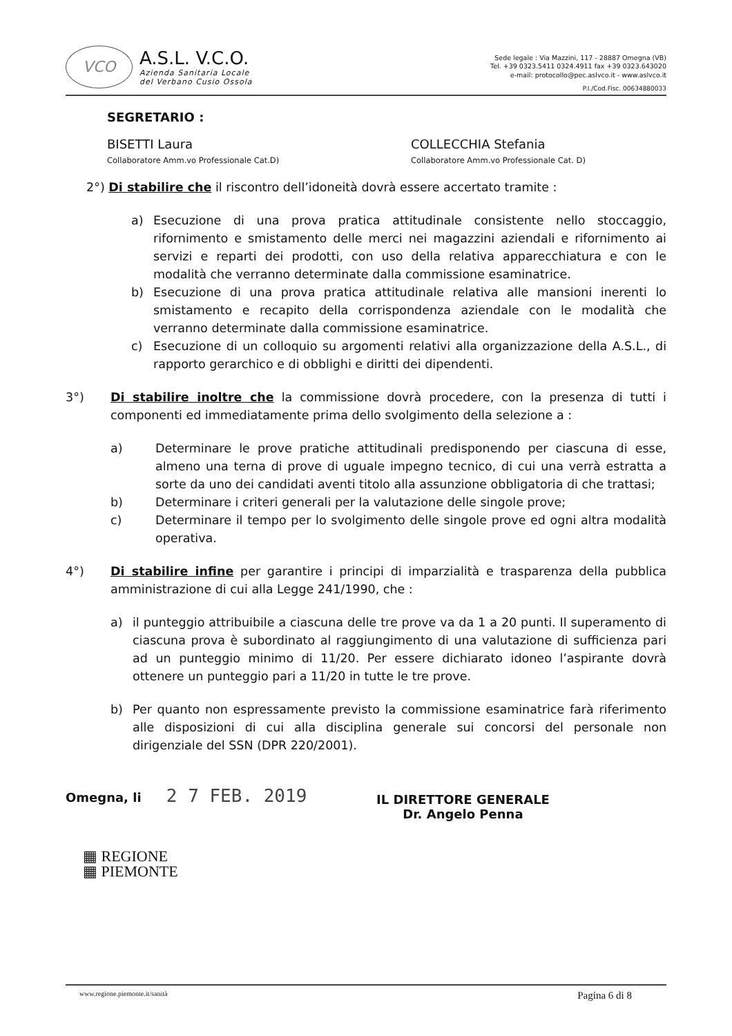VCO
A.S.L. V.C.O.
Azienda Sanitaria Locale
del Verbano Cusio Ossola
Sede legale : Via Mazzini, 117 - 28887 Omegna (VB)
Tel. +39 0323.5411 0324.4911 fax +39 0323.643020
e-mail: protocollo@pec.aslvco.it - www.aslvco.it
P.I./Cod.Fisc. 00634880033
SEGRETARIO :
BISETTI Laura
Collaboratore Amm.vo Professionale Cat.D)
COLLECCHIA Stefania
Collaboratore Amm.vo Professionale Cat. D)
2°) Di stabilire che il riscontro dell’idoneità dovrà essere accertato tramite :
a) Esecuzione di una prova pratica attitudinale consistente nello stoccaggio, rifornimento e smistamento delle merci nei magazzini aziendali e rifornimento ai servizi e reparti dei prodotti, con uso della relativa apparecchiatura e con le modalità che verranno determinate dalla commissione esaminatrice.
b) Esecuzione di una prova pratica attitudinale relativa alle mansioni inerenti lo smistamento e recapito della corrispondenza aziendale con le modalità che verranno determinate dalla commissione esaminatrice.
c) Esecuzione di un colloquio su argomenti relativi alla organizzazione della A.S.L., di rapporto gerarchico e di obblighi e diritti dei dipendenti.
3°) Di stabilire inoltre che la commissione dovrà procedere, con la presenza di tutti i componenti ed immediatamente prima dello svolgimento della selezione a :
a) Determinare le prove pratiche attitudinali predisponendo per ciascuna di esse, almeno una terna di prove di uguale impegno tecnico, di cui una verrà estratta a sorte da uno dei candidati aventi titolo alla assunzione obbligatoria di che trattasi;
b) Determinare i criteri generali per la valutazione delle singole prove;
c) Determinare il tempo per lo svolgimento delle singole prove ed ogni altra modalità operativa.
4°) Di stabilire infine per garantire i principi di imparzialità e trasparenza della pubblica amministrazione di cui alla Legge 241/1990, che :
a) il punteggio attribuibile a ciascuna delle tre prove va da 1 a 20 punti. Il superamento di ciascuna prova è subordinato al raggiungimento di una valutazione di sufficienza pari ad un punteggio minimo di 11/20. Per essere dichiarato idoneo l’aspirante dovrà ottenere un punteggio pari a 11/20 in tutte le tre prove.
b) Per quanto non espressamente previsto la commissione esaminatrice farà riferimento alle disposizioni di cui alla disciplina generale sui concorsi del personale non dirigenziale del SSN (DPR 220/2001).
Omegna, li 2 7 FEB. 2019
IL DIRETTORE GENERALE
Dr. Angelo Penna
▦ REGIONE
▦ PIEMONTE
www.regione.piemonte.it/sanità Pagina 6 di 8